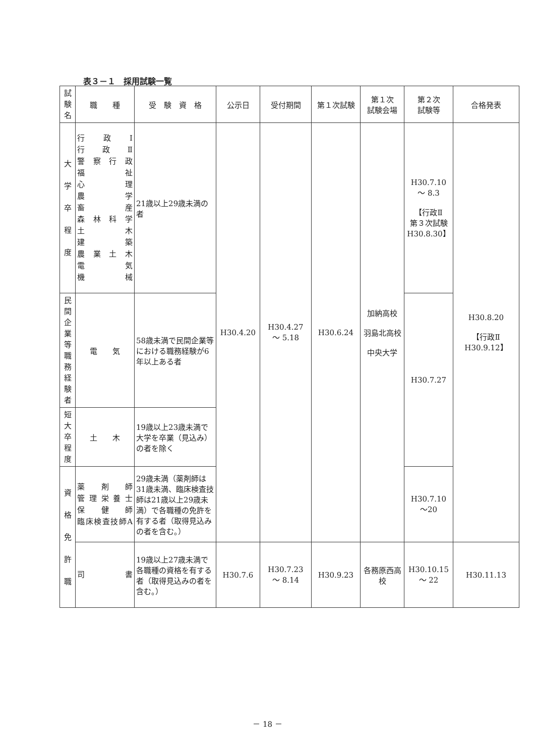表３－１　採用試験一覧
| 試 験 名 | 職 種 | 受 験 資 格 | 公示日 | 受付期間 | 第１次試験 | 第１次 試験会場 | 第２次 試験等 | 合格発表 |
| --- | --- | --- | --- | --- | --- | --- | --- | --- |
| 大 学 卒 程 度 | 行 政 Ⅰ 行 政 Ⅱ 警察行政 福 祉 心 理 農 学 畜 産 森林科学 土 木 建 築 農業土木 電 気 機 械 | 21歳以上29歳未満の者 | H30.4.20 | H30.4.27 ～ 5.18 | H30.6.24 | 加納高校 羽島北高校 中央大学 | H30.7.10 ～ 8.3 【行政Ⅱ 第３次試験 H30.8.30】 | H30.8.20 【行政Ⅱ H30.9.12】 |
| 民 間 企 業 等 職 務 経 験 者 | 電 気 | 58歳未満で民間企業等における職務経験が6年以上ある者 | | | | | H30.7.27 | |
| 短 大 卒 程 度 | 土 木 | 19歳以上23歳未満で大学を卒業（見込み）の者を除く | | | | | | |
| 資 格 免 許 職 | 薬剤師 管理栄養士 保健師 臨床検査技師A | 29歳未満（薬剤師は31歳未満、臨床検査技師は21歳以上29歳未満）で各職種の免許を有する者（取得見込みの者を含む。） | | | | | H30.7.10 ～20 | |
| | 司 書 | 19歳以上27歳未満で各職種の資格を有する者（取得見込みの者を含む。） | H30.7.6 | H30.7.23 ～ 8.14 | H30.9.23 | 各務原西高校 | H30.10.15 ～ 22 | H30.11.13 |
－ 18 －